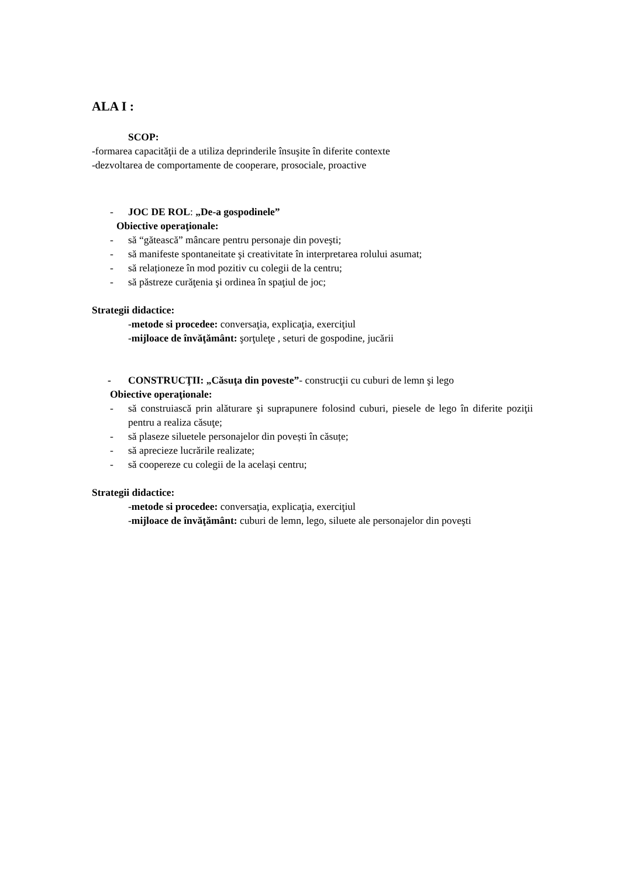ALA I :
SCOP:
-formarea capacităţii de a utiliza deprinderile însuşite în diferite contexte
-dezvoltarea de comportamente de cooperare, prosociale, proactive
- JOC DE ROL: „De-a gospodinele”
Obiective operaţionale:
- să “gătească” mâncare pentru personaje din poveşti;
- să manifeste spontaneitate şi creativitate în interpretarea rolului asumat;
- să relaționeze în mod pozitiv cu colegii de la centru;
- să păstreze curăţenia şi ordinea în spaţiul de joc;
Strategii didactice:
-metode si procedee: conversaţia, explicaţia, exerciţiul
-mijloace de învăţământ: şorţuleţe , seturi de gospodine, jucării
- CONSTRUCŢII: „Căsuţa din poveste”- construcţii cu cuburi de lemn şi lego
Obiective operaţionale:
- să construiască prin alăturare şi suprapunere folosind cuburi, piesele de lego în diferite poziţii pentru a realiza căsuţe;
- să plaseze siluetele personajelor din povești în căsuțe;
- să aprecieze lucrările realizate;
- să coopereze cu colegii de la același centru;
Strategii didactice:
-metode si procedee: conversaţia, explicaţia, exerciţiul
-mijloace de învăţământ: cuburi de lemn, lego, siluete ale personajelor din poveşti